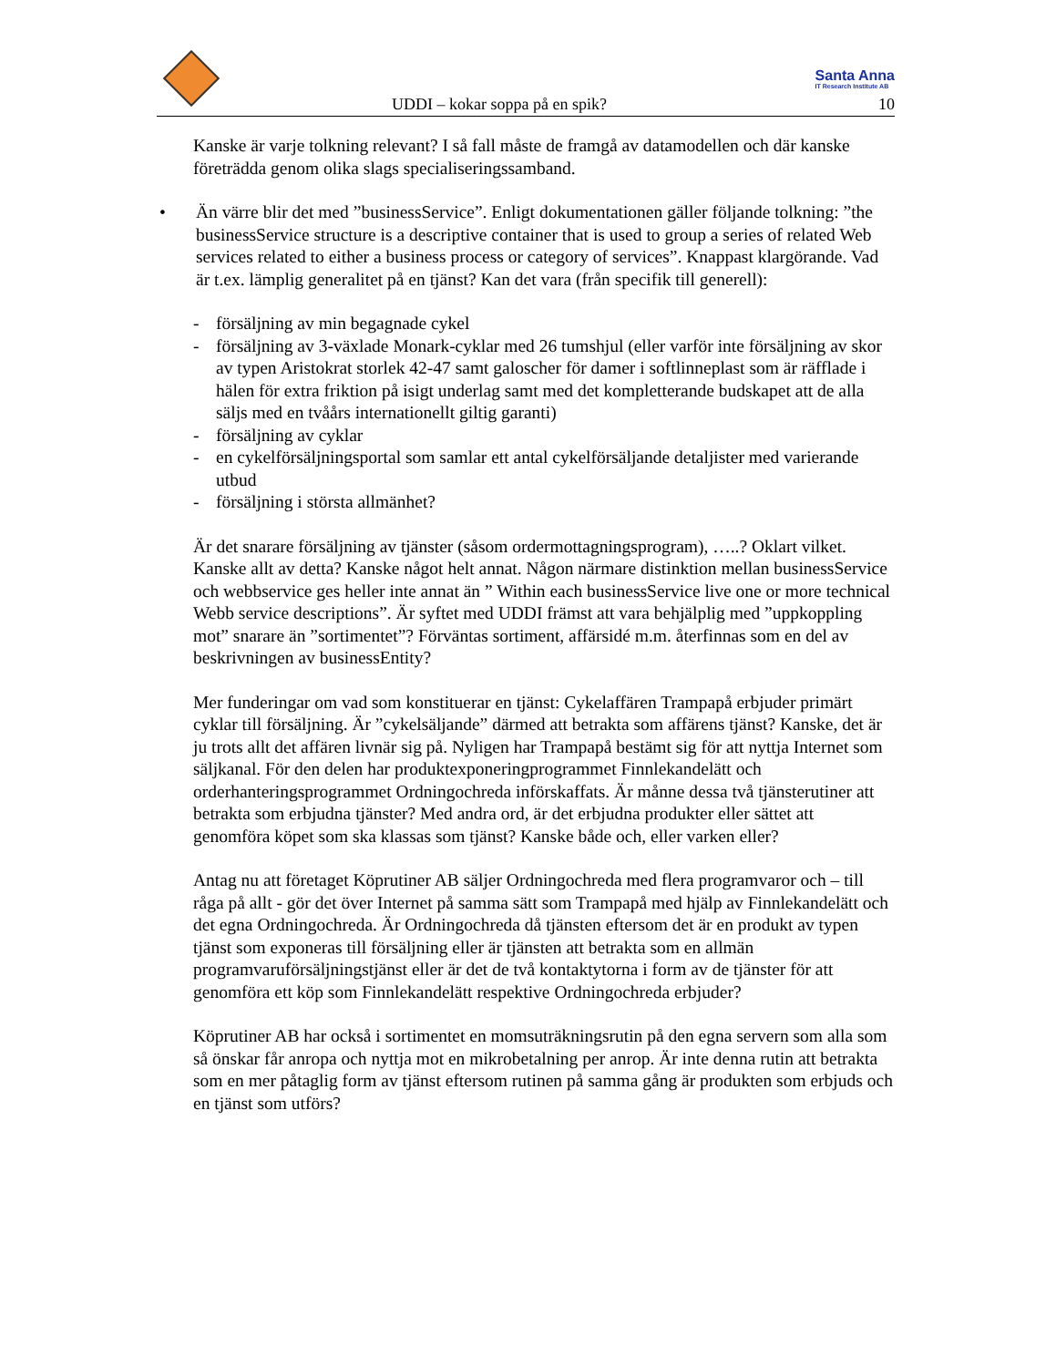Santa Anna
IT Research Institute AB
UDDI – kokar soppa på en spik? 10
Kanske är varje tolkning relevant? I så fall måste de framgå av datamodellen och där kanske företrädda genom olika slags specialiseringssamband.
• Än värre blir det med ”businessService”. Enligt dokumentationen gäller följande tolkning: ”the businessService structure is a descriptive container that is used to group a series of related Web services related to either a business process or category of services”. Knappast klargörande. Vad är t.ex. lämplig generalitet på en tjänst? Kan det vara (från specifik till generell):
- försäljning av min begagnade cykel
- försäljning av 3-växlade Monark-cyklar med 26 tumshjul (eller varför inte försäljning av skor av typen Aristokrat storlek 42-47 samt galoscher för damer i softlinneplast som är räfflade i hälen för extra friktion på isigt underlag samt med det kompletterande budskapet att de alla säljs med en tvåårs internationellt giltig garanti)
- försäljning av cyklar
- en cykelförsäljningsportal som samlar ett antal cykelförsäljande detaljister med varierande utbud
- försäljning i största allmänhet?
Är det snarare försäljning av tjänster (såsom ordermottagningsprogram), …..? Oklart vilket. Kanske allt av detta? Kanske något helt annat. Någon närmare distinktion mellan businessService och webbservice ges heller inte annat än ” Within each businessService live one or more technical Webb service descriptions”. Är syftet med UDDI främst att vara behjälplig med ”uppkoppling mot” snarare än ”sortimentet”? Förväntas sortiment, affärsidé m.m. återfinnas som en del av beskrivningen av businessEntity?
Mer funderingar om vad som konstituerar en tjänst: Cykelaffären Trampapå erbjuder primärt cyklar till försäljning. Är ”cykelsäljande” därmed att betrakta som affärens tjänst? Kanske, det är ju trots allt det affären livnär sig på. Nyligen har Trampapå bestämt sig för att nyttja Internet som säljkanal. För den delen har produktexponeringprogrammet Finnlekandelätt och orderhanteringsprogrammet Ordningochreda införskaffats. Är månne dessa två tjänsterutiner att betrakta som erbjudna tjänster? Med andra ord, är det erbjudna produkter eller sättet att genomföra köpet som ska klassas som tjänst? Kanske både och, eller varken eller?
Antag nu att företaget Köprutiner AB säljer Ordningochreda med flera programvaror och – till råga på allt - gör det över Internet på samma sätt som Trampapå med hjälp av Finnlekandelätt och det egna Ordningochreda. Är Ordningochreda då tjänsten eftersom det är en produkt av typen tjänst som exponeras till försäljning eller är tjänsten att betrakta som en allmän programvaruförsäljningstjänst eller är det de två kontaktytorna i form av de tjänster för att genomföra ett köp som Finnlekandelätt respektive Ordningochreda erbjuder?
Köprutiner AB har också i sortimentet en momsuträkningsrutin på den egna servern som alla som så önskar får anropa och nyttja mot en mikrobetalning per anrop. Är inte denna rutin att betrakta som en mer påtaglig form av tjänst eftersom rutinen på samma gång är produkten som erbjuds och en tjänst som utförs?